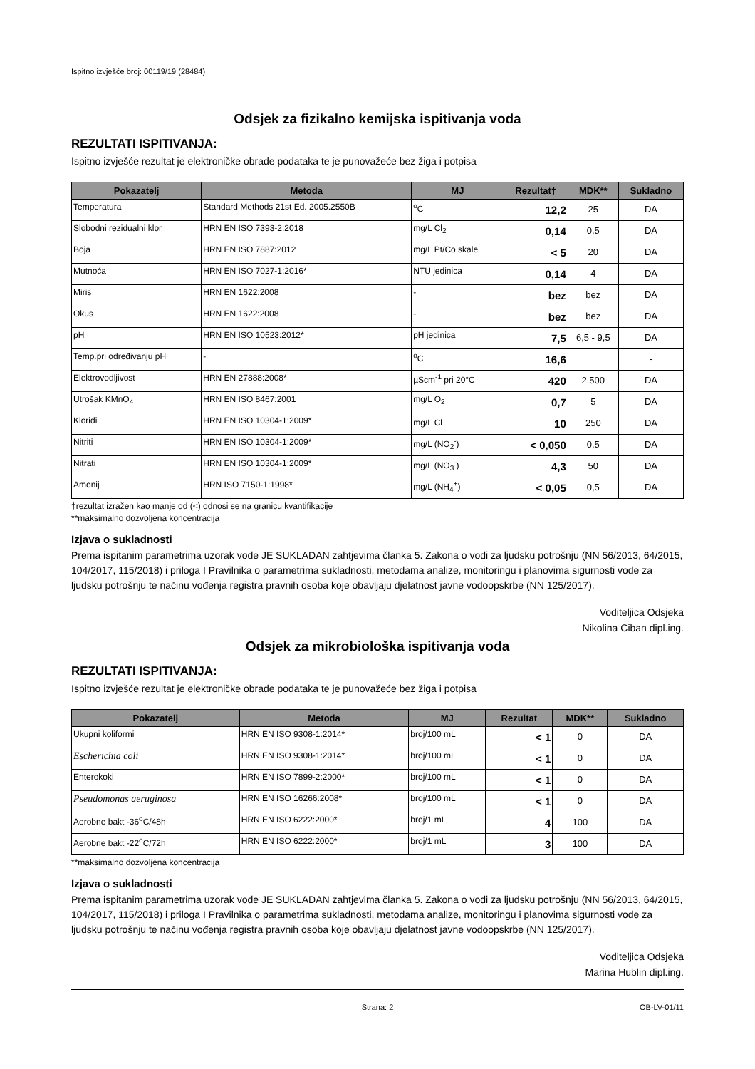Ispitno izvješće broj: 00119/19 (28484)
Odsjek za fizikalno kemijska ispitivanja voda
REZULTATI ISPITIVANJA:
Ispitno izvješće rezultat je elektroničke obrade podataka te je punovažeće bez žiga i potpisa
| Pokazatelj | Metoda | MJ | Rezultat† | MDK** | Sukladno |
| --- | --- | --- | --- | --- | --- |
| Temperatura | Standard Methods 21st Ed. 2005.2550B | <sup>o</sup> C | 12,2 | 25 | DA |
| Slobodni rezidualni klor | HRN EN ISO 7393-2:2018 | mg/L Cl<sub>2</sub> | 0,14 | 0,5 | DA |
| Boja | HRN EN ISO 7887:2012 | mg/L Pt/Co skale | < 5 | 20 | DA |
| Mutnoća | HRN EN ISO 7027-1:2016* | NTU jedinica | 0,14 | 4 | DA |
| Miris | HRN EN 1622:2008 | - | bez | bez | DA |
| Okus | HRN EN 1622:2008 | - | bez | bez | DA |
| pH | HRN EN ISO 10523:2012* | pH jedinica | 7,5 | 6,5 - 9,5 | DA |
| Temp.pri određivanju pH | - | <sup>o</sup> C | 16,6 | | - |
| Elektrovodljivost | HRN EN 27888:2008* | µScm<sup>-1</sup> pri 20°C | 420 | 2.500 | DA |
| Utrošak KMnO<sub>4</sub> | HRN EN ISO 8467:2001 | mg/L O<sub>2</sub> | 0,7 | 5 | DA |
| Kloridi | HRN EN ISO 10304-1:2009* | mg/L Cl<sup>-</sup> | 10 | 250 | DA |
| Nitriti | HRN EN ISO 10304-1:2009* | mg/L (NO<sub>2</sub><sup>-</sup>) | < 0,050 | 0,5 | DA |
| Nitrati | HRN EN ISO 10304-1:2009* | mg/L (NO<sub>3</sub><sup>-</sup>) | 4,3 | 50 | DA |
| Amonij | HRN ISO 7150-1:1998* | mg/L (NH<sub>4</sub><sup>+</sup>) | < 0,05 | 0,5 | DA |
†rezultat izražen kao manje od (<) odnosi se na granicu kvantifikacije
**maksimalno dozvoljena koncentracija
Izjava o sukladnosti
Prema ispitanim parametrima uzorak vode JE SUKLADAN zahtjevima članka 5. Zakona o vodi za ljudsku potrošnju (NN 56/2013, 64/2015, 104/2017, 115/2018) i priloga I Pravilnika o parametrima sukladnosti, metodama analize, monitoringu i planovima sigurnosti vode za ljudsku potrošnju te načinu vođenja registra pravnih osoba koje obavljaju djelatnost javne vodoopskrbe (NN 125/2017).
Voditeljica Odsjeka
Nikolina Ciban dipl.ing.
Odsjek za mikrobiološka ispitivanja voda
REZULTATI ISPITIVANJA:
Ispitno izvješće rezultat je elektroničke obrade podataka te je punovažeće bez žiga i potpisa
| Pokazatelj | Metoda | MJ | Rezultat | MDK** | Sukladno |
| --- | --- | --- | --- | --- | --- |
| Ukupni koliformi | HRN EN ISO 9308-1:2014* | broj/100 mL | < 1 | 0 | DA |
| Escherichia coli | HRN EN ISO 9308-1:2014* | broj/100 mL | < 1 | 0 | DA |
| Enterokoki | HRN EN ISO 7899-2:2000* | broj/100 mL | < 1 | 0 | DA |
| Pseudomonas aeruginosa | HRN EN ISO 16266:2008* | broj/100 mL | < 1 | 0 | DA |
| Aerobne bakt -36<sup>o</sup>C/48h | HRN EN ISO 6222:2000* | broj/1 mL | 4 | 100 | DA |
| Aerobne bakt -22<sup>o</sup>C/72h | HRN EN ISO 6222:2000* | broj/1 mL | 3 | 100 | DA |
**maksimalno dozvoljena koncentracija
Izjava o sukladnosti
Prema ispitanim parametrima uzorak vode JE SUKLADAN zahtjevima članka 5. Zakona o vodi za ljudsku potrošnju (NN 56/2013, 64/2015, 104/2017, 115/2018) i priloga I Pravilnika o parametrima sukladnosti, metodama analize, monitoringu i planovima sigurnosti vode za ljudsku potrošnju te načinu vođenja registra pravnih osoba koje obavljaju djelatnost javne vodoopskrbe (NN 125/2017).
Voditeljica Odsjeka
Marina Hublin dipl.ing.
Strana: 2 OB-LV-01/11